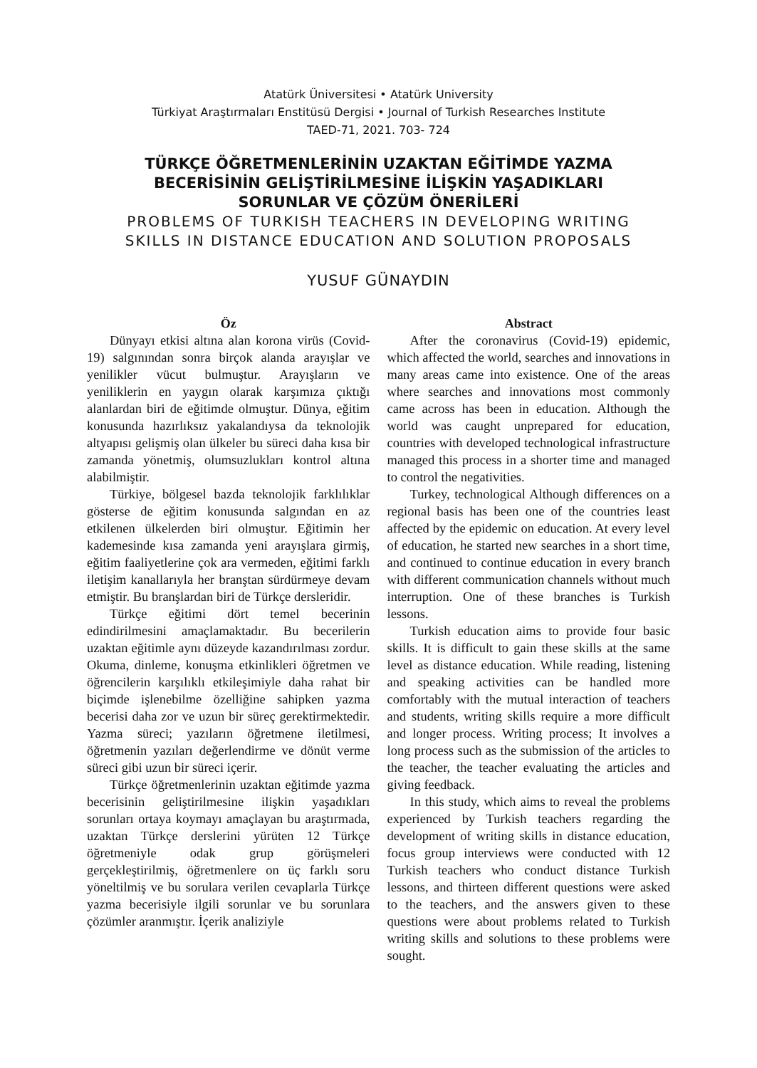Atatürk Üniversitesi • Atatürk University
Türkiyat Araştırmaları Enstitüsü Dergisi • Journal of Turkish Researches Institute
TAED-71, 2021. 703- 724
TÜRKÇE ÖĞRETMENLERİNİN UZAKTAN EĞİTİMDE YAZMA
BECERİSİNİN GELİŞTİRİLMESİNE İLİŞKİN YAŞADIKLARI
SORUNLAR VE ÇÖZÜM ÖNERİLERİ
PROBLEMS OF TURKISH TEACHERS IN DEVELOPING WRITING
SKILLS IN DISTANCE EDUCATION AND SOLUTION PROPOSALS
YUSUF GÜNAYDIN
Öz
Dünyayı etkisi altına alan korona virüs (Covid-19) salgınından sonra birçok alanda arayışlar ve yenilikler vücut bulmuştur. Arayışların ve yeniliklerin en yaygın olarak karşımıza çıktığı alanlardan biri de eğitimde olmuştur. Dünya, eğitim konusunda hazırlıksız yakalandıysa da teknolojik altyapısı gelişmiş olan ülkeler bu süreci daha kısa bir zamanda yönetmiş, olumsuzlukları kontrol altına alabilmiştir.
Türkiye, bölgesel bazda teknolojik farklılıklar gösterse de eğitim konusunda salgından en az etkilenen ülkelerden biri olmuştur. Eğitimin her kademesinde kısa zamanda yeni arayışlara girmiş, eğitim faaliyetlerine çok ara vermeden, eğitimi farklı iletişim kanallarıyla her branştan sürdürmeye devam etmiştir. Bu branşlardan biri de Türkçe dersleridir.
Türkçe eğitimi dört temel becerinin edindirilmesini amaçlamaktadır. Bu becerilerin uzaktan eğitimle aynı düzeyde kazandırılması zordur. Okuma, dinleme, konuşma etkinlikleri öğretmen ve öğrencilerin karşılıklı etkileşimiyle daha rahat bir biçimde işlenebilme özelliğine sahipken yazma becerisi daha zor ve uzun bir süreç gerektirmektedir. Yazma süreci; yazıların öğretmene iletilmesi, öğretmenin yazıları değerlendirme ve dönüt verme süreci gibi uzun bir süreci içerir.
Türkçe öğretmenlerinin uzaktan eğitimde yazma becerisinin geliştirilmesine ilişkin yaşadıkları sorunları ortaya koymayı amaçlayan bu araştırmada, uzaktan Türkçe derslerini yürüten 12 Türkçe öğretmeniyle odak grup görüşmeleri gerçekleştirilmiş, öğretmenlere on üç farklı soru yöneltilmiş ve bu sorulara verilen cevaplarla Türkçe yazma becerisiyle ilgili sorunlar ve bu sorunlara çözümler aranmıştır. İçerik analiziyle
Abstract
After the coronavirus (Covid-19) epidemic, which affected the world, searches and innovations in many areas came into existence. One of the areas where searches and innovations most commonly came across has been in education. Although the world was caught unprepared for education, countries with developed technological infrastructure managed this process in a shorter time and managed to control the negativities.
Turkey, technological Although differences on a regional basis has been one of the countries least affected by the epidemic on education. At every level of education, he started new searches in a short time, and continued to continue education in every branch with different communication channels without much interruption. One of these branches is Turkish lessons.
Turkish education aims to provide four basic skills. It is difficult to gain these skills at the same level as distance education. While reading, listening and speaking activities can be handled more comfortably with the mutual interaction of teachers and students, writing skills require a more difficult and longer process. Writing process; It involves a long process such as the submission of the articles to the teacher, the teacher evaluating the articles and giving feedback.
In this study, which aims to reveal the problems experienced by Turkish teachers regarding the development of writing skills in distance education, focus group interviews were conducted with 12 Turkish teachers who conduct distance Turkish lessons, and thirteen different questions were asked to the teachers, and the answers given to these questions were about problems related to Turkish writing skills and solutions to these problems were sought.